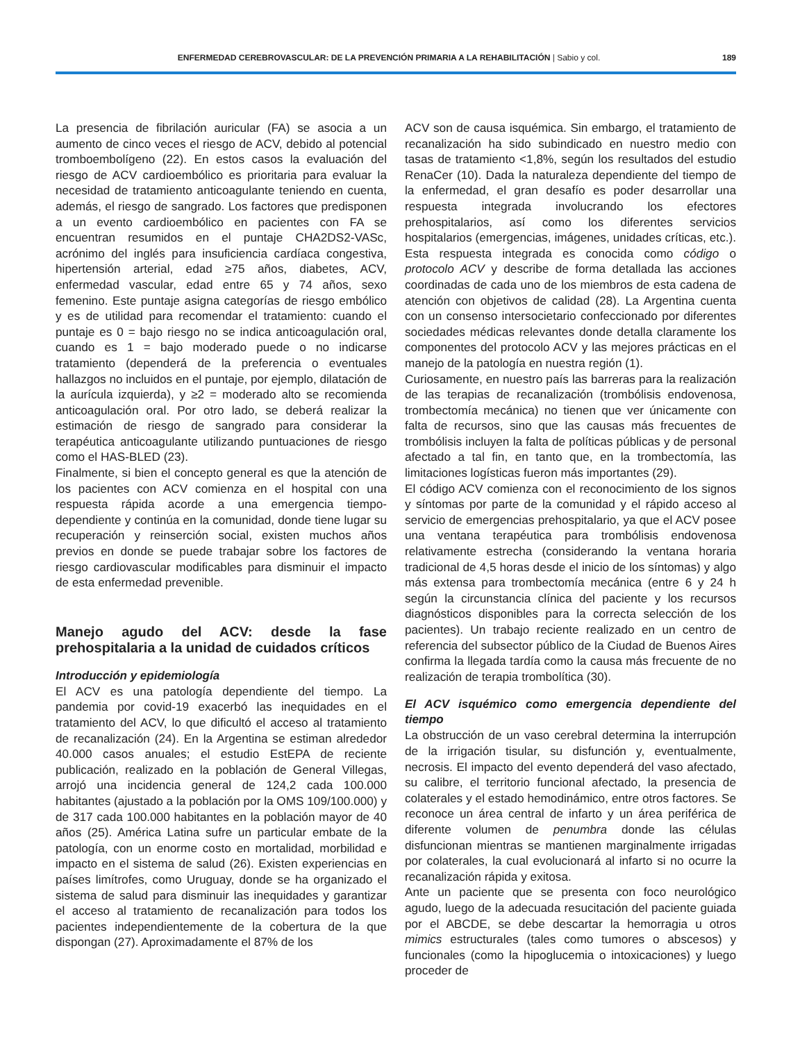ENFERMEDAD CEREBROVASCULAR: DE LA PREVENCIÓN PRIMARIA A LA REHABILITACIÓN | Sabio y col. 189
La presencia de fibrilación auricular (FA) se asocia a un aumento de cinco veces el riesgo de ACV, debido al potencial tromboembolígeno (22). En estos casos la evaluación del riesgo de ACV cardioembólico es prioritaria para evaluar la necesidad de tratamiento anticoagulante teniendo en cuenta, además, el riesgo de sangrado. Los factores que predisponen a un evento cardioembólico en pacientes con FA se encuentran resumidos en el puntaje CHA2DS2-VASc, acrónimo del inglés para insuficiencia cardíaca congestiva, hipertensión arterial, edad ≥75 años, diabetes, ACV, enfermedad vascular, edad entre 65 y 74 años, sexo femenino. Este puntaje asigna categorías de riesgo embólico y es de utilidad para recomendar el tratamiento: cuando el puntaje es 0 = bajo riesgo no se indica anticoagulación oral, cuando es 1 = bajo moderado puede o no indicarse tratamiento (dependerá de la preferencia o eventuales hallazgos no incluidos en el puntaje, por ejemplo, dilatación de la aurícula izquierda), y ≥2 = moderado alto se recomienda anticoagulación oral. Por otro lado, se deberá realizar la estimación de riesgo de sangrado para considerar la terapéutica anticoagulante utilizando puntuaciones de riesgo como el HAS-BLED (23).
Finalmente, si bien el concepto general es que la atención de los pacientes con ACV comienza en el hospital con una respuesta rápida acorde a una emergencia tiempo-dependiente y continúa en la comunidad, donde tiene lugar su recuperación y reinserción social, existen muchos años previos en donde se puede trabajar sobre los factores de riesgo cardiovascular modificables para disminuir el impacto de esta enfermedad prevenible.
Manejo agudo del ACV: desde la fase prehospitalaria a la unidad de cuidados críticos
Introducción y epidemiología
El ACV es una patología dependiente del tiempo. La pandemia por covid-19 exacerbó las inequidades en el tratamiento del ACV, lo que dificultó el acceso al tratamiento de recanalización (24). En la Argentina se estiman alrededor 40.000 casos anuales; el estudio EstEPA de reciente publicación, realizado en la población de General Villegas, arrojó una incidencia general de 124,2 cada 100.000 habitantes (ajustado a la población por la OMS 109/100.000) y de 317 cada 100.000 habitantes en la población mayor de 40 años (25). América Latina sufre un particular embate de la patología, con un enorme costo en mortalidad, morbilidad e impacto en el sistema de salud (26). Existen experiencias en países limítrofes, como Uruguay, donde se ha organizado el sistema de salud para disminuir las inequidades y garantizar el acceso al tratamiento de recanalización para todos los pacientes independientemente de la cobertura de la que dispongan (27). Aproximadamente el 87% de los
ACV son de causa isquémica. Sin embargo, el tratamiento de recanalización ha sido subindicado en nuestro medio con tasas de tratamiento <1,8%, según los resultados del estudio RenaCer (10). Dada la naturaleza dependiente del tiempo de la enfermedad, el gran desafío es poder desarrollar una respuesta integrada involucrando los efectores prehospitalarios, así como los diferentes servicios hospitalarios (emergencias, imágenes, unidades críticas, etc.). Esta respuesta integrada es conocida como código o protocolo ACV y describe de forma detallada las acciones coordinadas de cada uno de los miembros de esta cadena de atención con objetivos de calidad (28). La Argentina cuenta con un consenso intersocietario confeccionado por diferentes sociedades médicas relevantes donde detalla claramente los componentes del protocolo ACV y las mejores prácticas en el manejo de la patología en nuestra región (1).
Curiosamente, en nuestro país las barreras para la realización de las terapias de recanalización (trombólisis endovenosa, trombectomía mecánica) no tienen que ver únicamente con falta de recursos, sino que las causas más frecuentes de trombólisis incluyen la falta de políticas públicas y de personal afectado a tal fin, en tanto que, en la trombectomía, las limitaciones logísticas fueron más importantes (29).
El código ACV comienza con el reconocimiento de los signos y síntomas por parte de la comunidad y el rápido acceso al servicio de emergencias prehospitalario, ya que el ACV posee una ventana terapéutica para trombólisis endovenosa relativamente estrecha (considerando la ventana horaria tradicional de 4,5 horas desde el inicio de los síntomas) y algo más extensa para trombectomía mecánica (entre 6 y 24 h según la circunstancia clínica del paciente y los recursos diagnósticos disponibles para la correcta selección de los pacientes). Un trabajo reciente realizado en un centro de referencia del subsector público de la Ciudad de Buenos Aires confirma la llegada tardía como la causa más frecuente de no realización de terapia trombolítica (30).
El ACV isquémico como emergencia dependiente del tiempo
La obstrucción de un vaso cerebral determina la interrupción de la irrigación tisular, su disfunción y, eventualmente, necrosis. El impacto del evento dependerá del vaso afectado, su calibre, el territorio funcional afectado, la presencia de colaterales y el estado hemodinámico, entre otros factores. Se reconoce un área central de infarto y un área periférica de diferente volumen de penumbra donde las células disfuncionan mientras se mantienen marginalmente irrigadas por colaterales, la cual evolucionará al infarto si no ocurre la recanalización rápida y exitosa.
Ante un paciente que se presenta con foco neurológico agudo, luego de la adecuada resucitación del paciente guiada por el ABCDE, se debe descartar la hemorragia u otros mimics estructurales (tales como tumores o abscesos) y funcionales (como la hipoglucemia o intoxicaciones) y luego proceder de